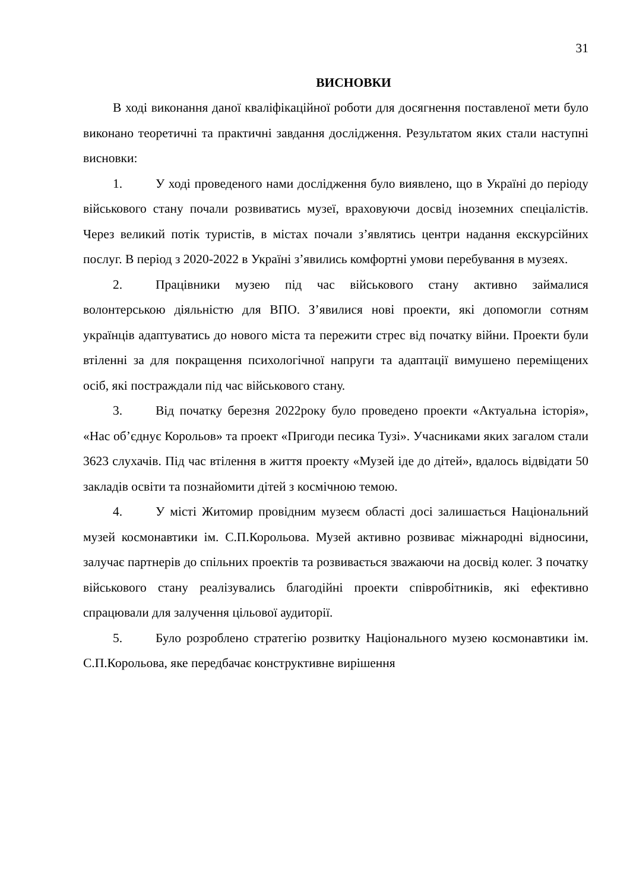31
ВИСНОВКИ
В ході виконання даної кваліфікаційної роботи для досягнення поставленої мети було виконано теоретичні та практичні завдання дослідження. Результатом яких стали наступні висновки:
1. У ході проведеного нами дослідження було виявлено, що в Україні до періоду військового стану почали розвиватись музеї, враховуючи досвід іноземних спеціалістів. Через великий потік туристів, в містах почали з’являтись центри надання екскурсійних послуг. В період з 2020-2022 в Україні з’явились комфортні умови перебування в музеях.
2. Працівники музею під час військового стану активно займалися волонтерською діяльністю для ВПО. З’явилися нові проекти, які допомогли сотням українців адаптуватись до нового міста та пережити стрес від початку війни. Проекти були втіленні за для покращення психологічної напруги та адаптації вимушено переміщених осіб, які постраждали під час військового стану.
3. Від початку березня 2022року було проведено проекти «Актуальна історія», «Нас об’єднує Корольов» та проект «Пригоди песика Тузі». Учасниками яких загалом стали 3623 слухачів. Під час втілення в життя проекту «Музей іде до дітей», вдалось відвідати 50 закладів освіти та познайомити дітей з космічною темою.
4. У місті Житомир провідним музеєм області досі залишається Національний музей космонавтики ім. С.П.Корольова. Музей активно розвиває міжнародні відносини, залучає партнерів до спільних проектів та розвивається зважаючи на досвід колег. З початку військового стану реалізувались благодійні проекти співробітників, які ефективно спрацювали для залучення цільової аудиторії.
5. Було розроблено стратегію розвитку Національного музею космонавтики ім. С.П.Корольова, яке передбачає конструктивне вирішення